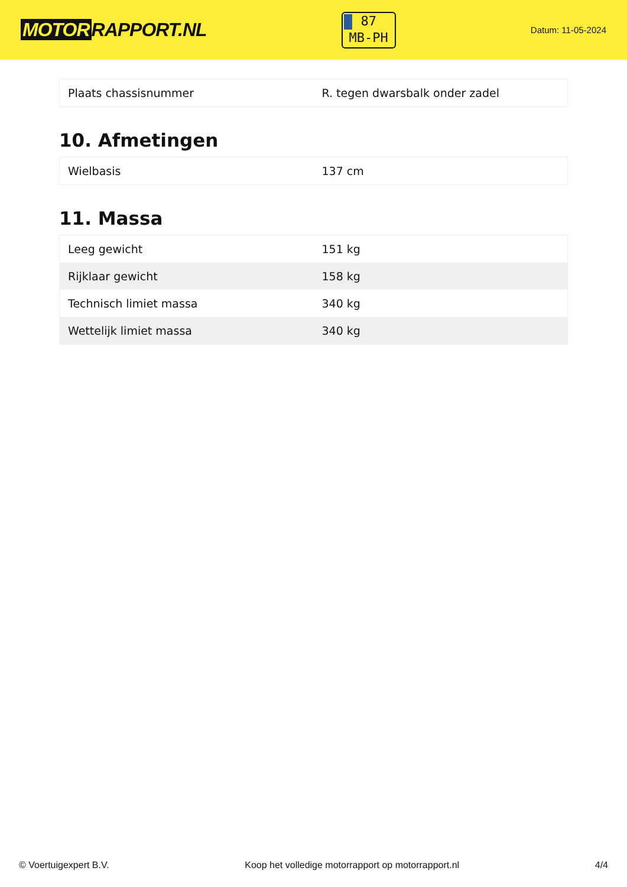MOTOR RAPPORT.NL
87
MB-PH
Datum: 11-05-2024
| Plaats chassisnummer | R. tegen dwarsbalk onder zadel |
10. Afmetingen
| Wielbasis | 137 cm |
11. Massa
| Leeg gewicht | 151 kg |
| Rijklaar gewicht | 158 kg |
| Technisch limiet massa | 340 kg |
| Wettelijk limiet massa | 340 kg |
© Voertuigexpert B.V. Koop het volledige motorrapport op motorrapport.nl 4/4